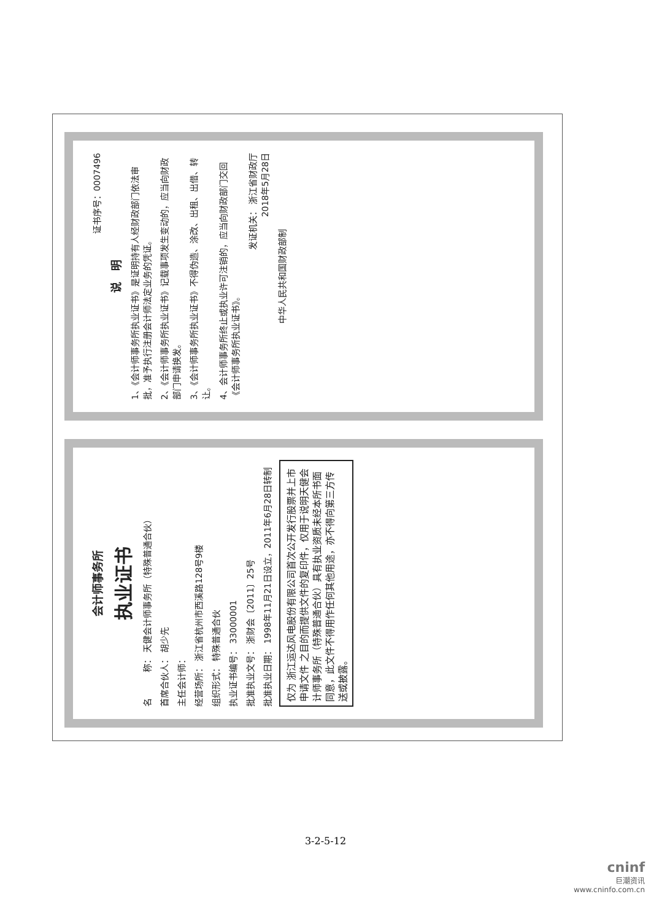会计师事务所
执业证书
名　　　称： 天健会计师事务所（特殊普通合伙）
首席合伙人： 胡少先
主任会计师：
经营场所： 浙江省杭州市西溪路128号9楼
组织形式： 特殊普通合伙
执业证书编号： 33000001
批准执业文号： 浙财会〔2011〕25号
批准执业日期： 1998年11月21日设立，2011年6月28日转制
仅为 浙江运达风电股份有限公司首次公开发行股票并上市申请文件 之目的而提供文件的复印件，仅用于说明天健会计师事务所（特殊普通合伙）具有执业资质未经本所书面同意，此文件不得用作任何其他用途，亦不得向第三方传送或披露。
证书序号：0007496
说　明
1、《会计师事务所执业证书》是证明持有人经财政部门依法审批，准予执行注册会计师法定业务的凭证。
2、《会计师事务所执业证书》记载事项发生变动的，应当向财政部门申请换发。
3、《会计师事务所执业证书》不得伪造、涂改、出租、出借、转让。
4、会计师事务所终止或执业许可注销的，应当向财政部门交回《会计师事务所执业证书》。
发证机关： 浙江省财政厅
2018年5月28日
中华人民共和国财政部制
3-2-5-12
cninf
巨潮资讯
www.cninfo.com.cn